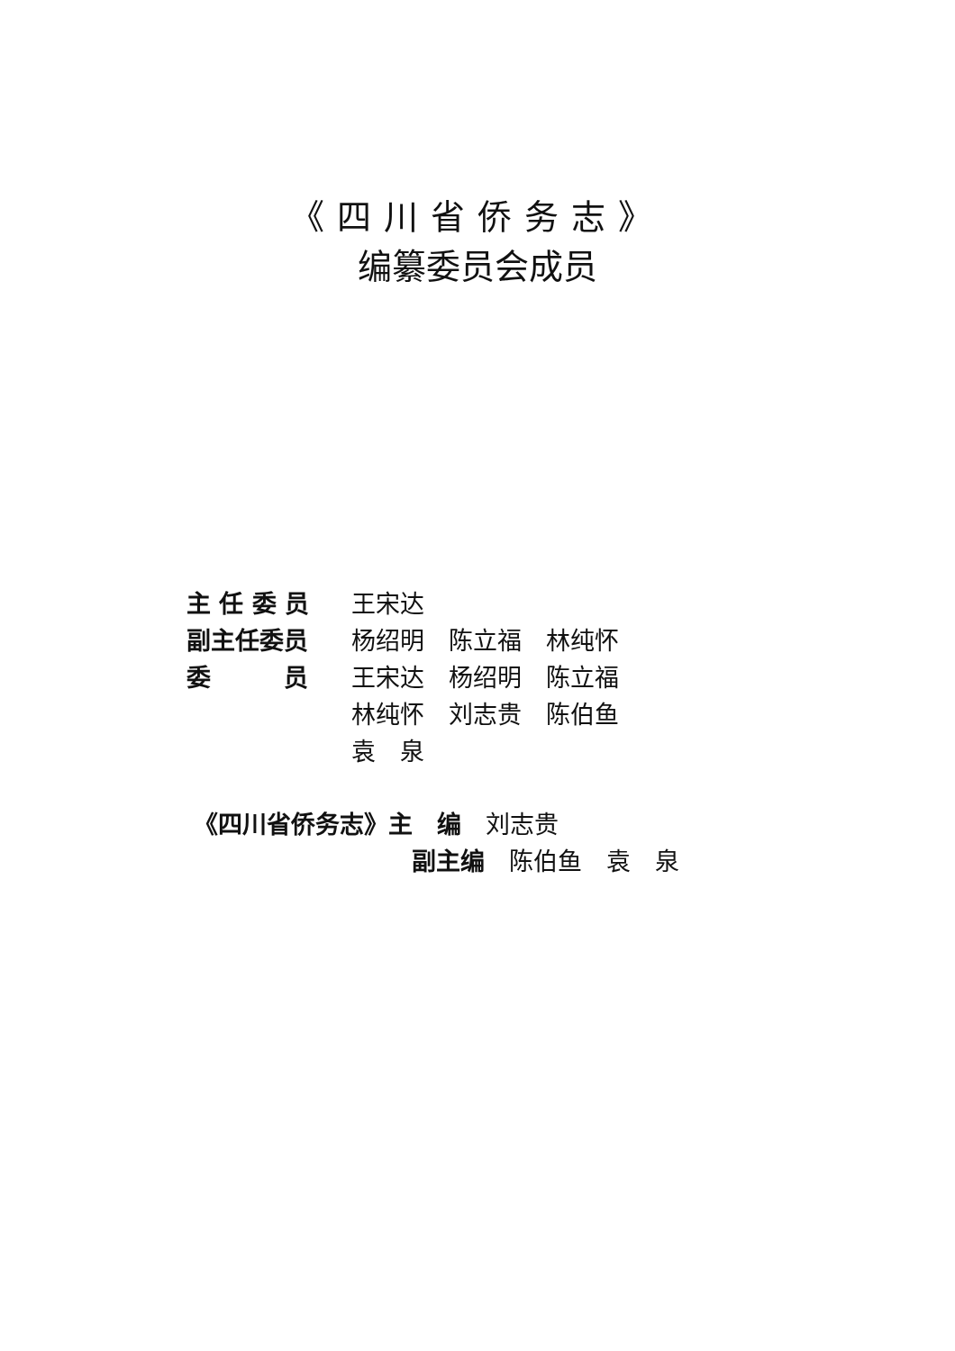《四川省侨务志》
编纂委员会成员
主 任 委 员 王宋达
副主任委员 杨绍明　陈立福　林纯怀
委　　　员 王宋达　杨绍明　陈立福
林纯怀　刘志贵　陈伯鱼
袁　泉
《四川省侨务志》主　编　刘志贵
副主编　陈伯鱼　袁　泉